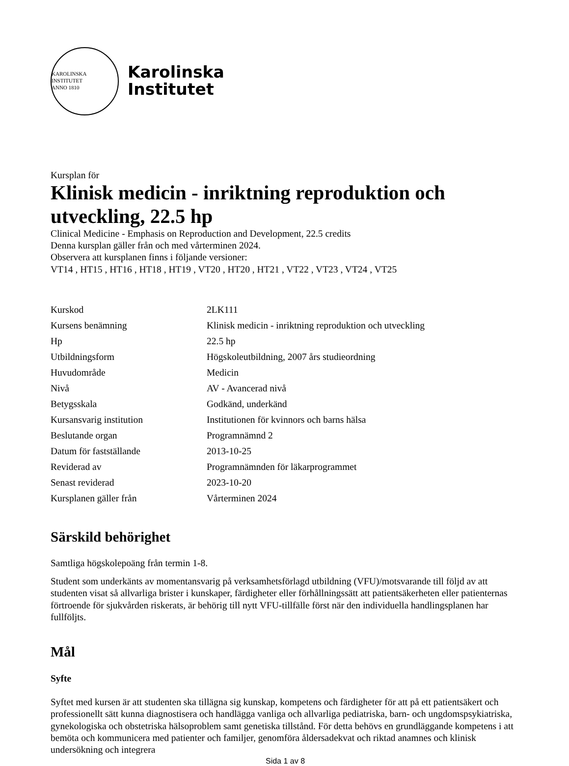KAROLINSKA INSTITUTET
ANNO 1810
Karolinska
Institutet
Kursplan för
Klinisk medicin - inriktning reproduktion och utveckling, 22.5 hp
Clinical Medicine - Emphasis on Reproduction and Development, 22.5 credits
Denna kursplan gäller från och med vårterminen 2024.
Observera att kursplanen finns i följande versioner:
VT14 , HT15 , HT16 , HT18 , HT19 , VT20 , HT20 , HT21 , VT22 , VT23 , VT24 , VT25
| Kurskod | 2LK111 |
| Kursens benämning | Klinisk medicin - inriktning reproduktion och utveckling |
| Hp | 22.5 hp |
| Utbildningsform | Högskoleutbildning, 2007 års studieordning |
| Huvudområde | Medicin |
| Nivå | AV - Avancerad nivå |
| Betygsskala | Godkänd, underkänd |
| Kursansvarig institution | Institutionen för kvinnors och barns hälsa |
| Beslutande organ | Programnämnd 2 |
| Datum för fastställande | 2013-10-25 |
| Reviderad av | Programnämnden för läkarprogrammet |
| Senast reviderad | 2023-10-20 |
| Kursplanen gäller från | Vårterminen 2024 |
Särskild behörighet
Samtliga högskolepoäng från termin 1-8.
Student som underkänts av momentansvarig på verksamhetsförlagd utbildning (VFU)/motsvarande till följd av att studenten visat så allvarliga brister i kunskaper, färdigheter eller förhållningssätt att patientsäkerheten eller patienternas förtroende för sjukvården riskerats, är behörig till nytt VFU-tillfälle först när den individuella handlingsplanen har fullföljts.
Mål
Syfte
Syftet med kursen är att studenten ska tillägna sig kunskap, kompetens och färdigheter för att på ett patientsäkert och professionellt sätt kunna diagnostisera och handlägga vanliga och allvarliga pediatriska, barn- och ungdomspsykiatriska, gynekologiska och obstetriska hälsoproblem samt genetiska tillstånd. För detta behövs en grundläggande kompetens i att bemöta och kommunicera med patienter och familjer, genomföra åldersadekvat och riktad anamnes och klinisk undersökning och integrera
Sida 1 av 8